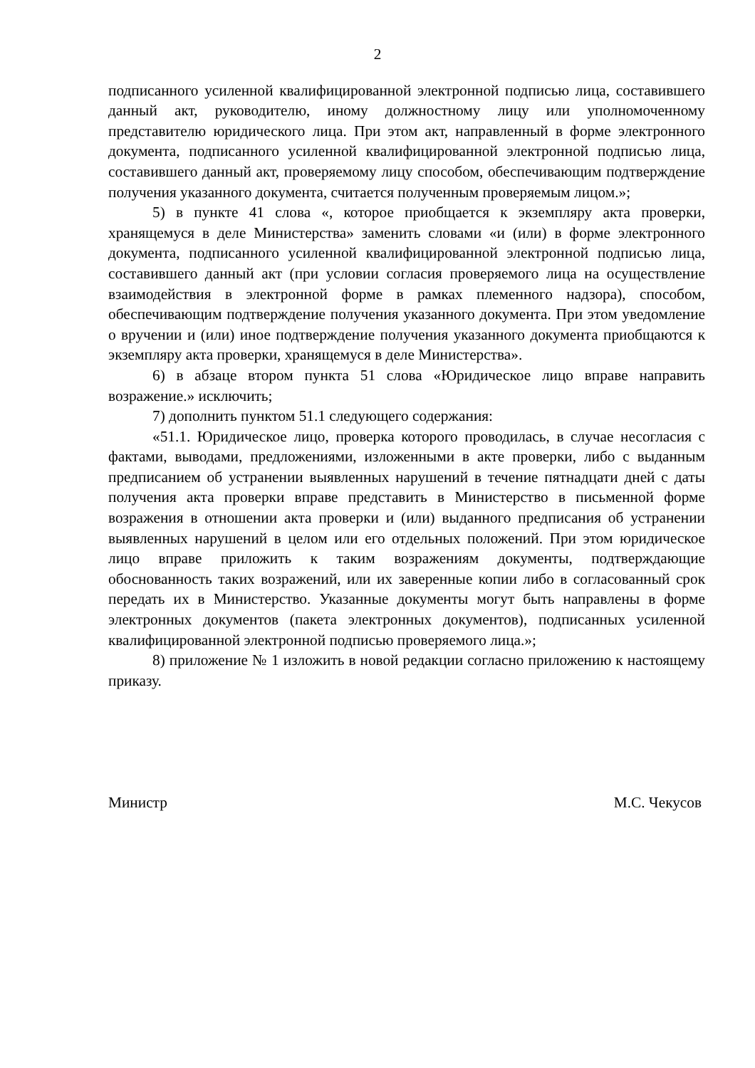2
подписанного усиленной квалифицированной электронной подписью лица, составившего данный акт, руководителю, иному должностному лицу или уполномоченному представителю юридического лица. При этом акт, направленный в форме электронного документа, подписанного усиленной квалифицированной электронной подписью лица, составившего данный акт, проверяемому лицу способом, обеспечивающим подтверждение получения указанного документа, считается полученным проверяемым лицом.»;
5) в пункте 41 слова «, которое приобщается к экземпляру акта проверки, хранящемуся в деле Министерства» заменить словами «и (или) в форме электронного документа, подписанного усиленной квалифицированной электронной подписью лица, составившего данный акт (при условии согласия проверяемого лица на осуществление взаимодействия в электронной форме в рамках племенного надзора), способом, обеспечивающим подтверждение получения указанного документа. При этом уведомление о вручении и (или) иное подтверждение получения указанного документа приобщаются к экземпляру акта проверки, хранящемуся в деле Министерства».
6) в абзаце втором пункта 51 слова «Юридическое лицо вправе направить возражение.» исключить;
7) дополнить пунктом 51.1 следующего содержания:
«51.1. Юридическое лицо, проверка которого проводилась, в случае несогласия с фактами, выводами, предложениями, изложенными в акте проверки, либо с выданным предписанием об устранении выявленных нарушений в течение пятнадцати дней с даты получения акта проверки вправе представить в Министерство в письменной форме возражения в отношении акта проверки и (или) выданного предписания об устранении выявленных нарушений в целом или его отдельных положений. При этом юридическое лицо вправе приложить к таким возражениям документы, подтверждающие обоснованность таких возражений, или их заверенные копии либо в согласованный срок передать их в Министерство. Указанные документы могут быть направлены в форме электронных документов (пакета электронных документов), подписанных усиленной квалифицированной электронной подписью проверяемого лица.»;
8) приложение № 1 изложить в новой редакции согласно приложению к настоящему приказу.
Министр М.С. Чекусов